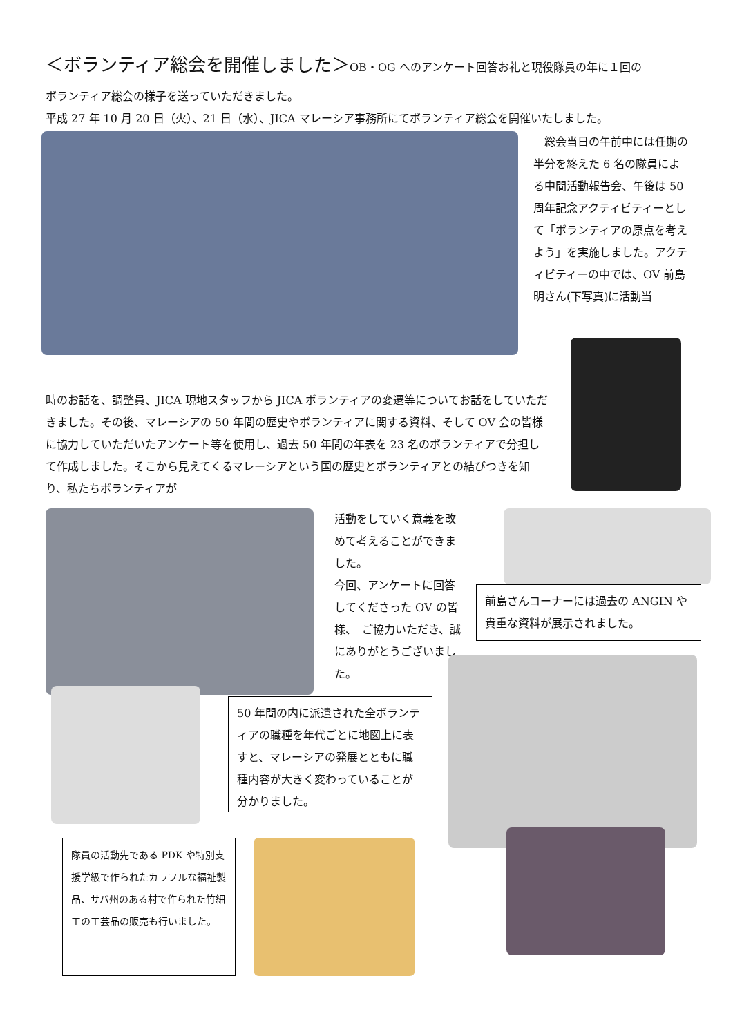＜ボランティア総会を開催しました＞OB・OG へのアンケート回答お礼と現役隊員の年に１回の
ボランティア総会の様子を送っていただきました。
平成 27 年 10 月 20 日（火）、21 日（水）、JICA マレーシア事務所にてボランティア総会を開催いたしました。
　総会当日の午前中には任期の半分を終えた 6 名の隊員による中間活動報告会、午後は 50 周年記念アクティビティーとして「ボランティアの原点を考えよう」を実施しました。アクティビティーの中では、OV 前島明さん(下写真)に活動当
時のお話を、調整員、JICA 現地スタッフから JICA ボランティアの変遷等についてお話をしていただきました。その後、マレーシアの 50 年間の歴史やボランティアに関する資料、そして OV 会の皆様に協力していただいたアンケート等を使用し、過去 50 年間の年表を 23 名のボランティアで分担して作成しました。そこから見えてくるマレーシアという国の歴史とボランティアとの結びつきを知り、私たちボランティアが
活動をしていく意義を改めて考えることができました。
今回、アンケートに回答してくださった OV の皆様、　ご協力いただき、誠にありがとうございました。
前島さんコーナーには過去の ANGIN や貴重な資料が展示されました。
50 年間の内に派遣された全ボランティアの職種を年代ごとに地図上に表すと、マレーシアの発展とともに職種内容が大きく変わっていることが分かりました。
隊員の活動先である PDK や特別支援学級で作られたカラフルな福祉製品、サバ州のある村で作られた竹細工の工芸品の販売も行いました。